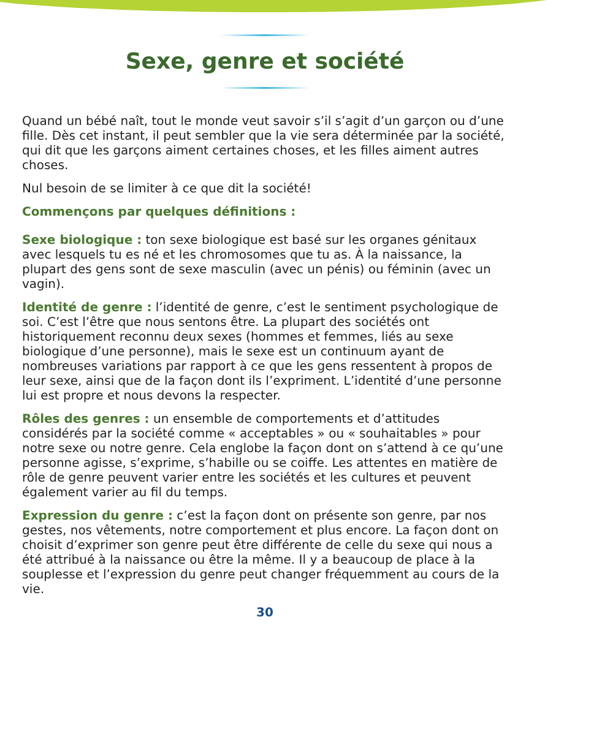Sexe, genre et société
Quand un bébé naît, tout le monde veut savoir s’il s’agit d’un garçon ou d’une fille. Dès cet instant, il peut sembler que la vie sera déterminée par la société, qui dit que les garçons aiment certaines choses, et les filles aiment autres choses.
Nul besoin de se limiter à ce que dit la société!
Commençons par quelques définitions :
Sexe biologique : ton sexe biologique est basé sur les organes génitaux avec lesquels tu es né et les chromosomes que tu as. À la naissance, la plupart des gens sont de sexe masculin (avec un pénis) ou féminin (avec un vagin).
Identité de genre : l’identité de genre, c’est le sentiment psychologique de soi. C’est l’être que nous sentons être. La plupart des sociétés ont historiquement reconnu deux sexes (hommes et femmes, liés au sexe biologique d’une personne), mais le sexe est un continuum ayant de nombreuses variations par rapport à ce que les gens ressentent à propos de leur sexe, ainsi que de la façon dont ils l’expriment. L’identité d’une personne lui est propre et nous devons la respecter.
Rôles des genres : un ensemble de comportements et d’attitudes considérés par la société comme « acceptables » ou « souhaitables » pour notre sexe ou notre genre. Cela englobe la façon dont on s’attend à ce qu’une personne agisse, s’exprime, s’habille ou se coiffe. Les attentes en matière de rôle de genre peuvent varier entre les sociétés et les cultures et peuvent également varier au fil du temps.
Expression du genre : c’est la façon dont on présente son genre, par nos gestes, nos vêtements, notre comportement et plus encore. La façon dont on choisit d’exprimer son genre peut être différente de celle du sexe qui nous a été attribué à la naissance ou être la même. Il y a beaucoup de place à la souplesse et l’expression du genre peut changer fréquemment au cours de la vie.
30